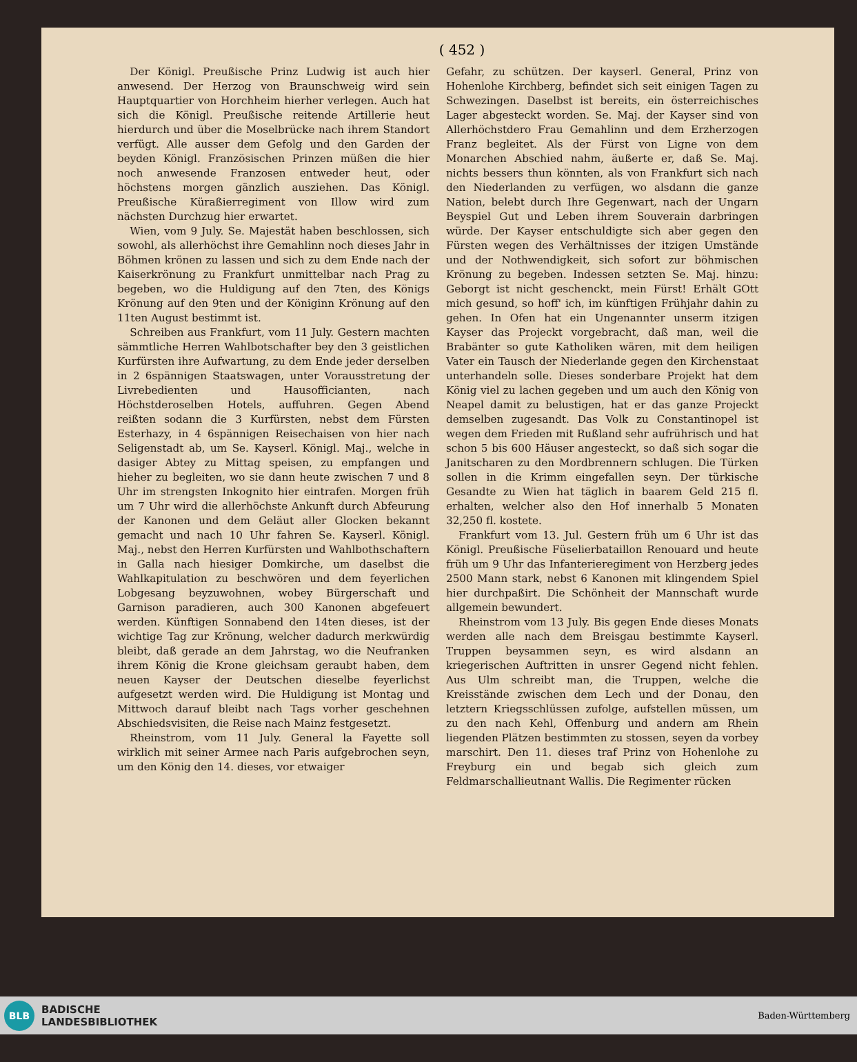( 452 )
Der Königl. Preußische Prinz Ludwig ist auch hier anwesend. Der Herzog von Braunschweig wird sein Hauptquartier von Horchheim hierher verlegen. Auch hat sich die Königl. Preußische reitende Artillerie heut hierdurch und über die Moselbrücke nach ihrem Standort verfügt. Alle ausser dem Gefolg und den Garden der beyden Königl. Französischen Prinzen müßen die hier noch anwesende Franzosen entweder heut, oder höchstens morgen gänzlich ausziehen. Das Königl. Preußische Küraßierregiment von Illow wird zum nächsten Durchzug hier erwartet.
Wien, vom 9 July. Se. Majestät haben beschlossen, sich sowohl, als allerhöchst ihre Gemahlinn noch dieses Jahr in Böhmen krönen zu lassen und sich zu dem Ende nach der Kaiserkrönung zu Frankfurt unmittelbar nach Prag zu begeben, wo die Huldigung auf den 7ten, des Königs Krönung auf den 9ten und der Königinn Krönung auf den 11ten August bestimmt ist.
Schreiben aus Frankfurt, vom 11 July. Gestern machten sämmtliche Herren Wahlbotschafter bey den 3 geistlichen Kurfürsten ihre Aufwartung, zu dem Ende jeder derselben in 2 6spännigen Staatswagen, unter Vorausstretung der Livrebedienten und Hausofficianten, nach Höchstderoselben Hotels, auffuhren. Gegen Abend reißten sodann die 3 Kurfürsten, nebst dem Fürsten Esterhazy, in 4 6spännigen Reisechaisen von hier nach Seligenstadt ab, um Se. Kayserl. Königl. Maj., welche in dasiger Abtey zu Mittag speisen, zu empfangen und hieher zu begleiten, wo sie dann heute zwischen 7 und 8 Uhr im strengsten Inkognito hier eintrafen. Morgen früh um 7 Uhr wird die allerhöchste Ankunft durch Abfeurung der Kanonen und dem Geläut aller Glocken bekannt gemacht und nach 10 Uhr fahren Se. Kayserl. Königl. Maj., nebst den Herren Kurfürsten und Wahlbothschaftern in Galla nach hiesiger Domkirche, um daselbst die Wahlkapitulation zu beschwören und dem feyerlichen Lobgesang beyzuwohnen, wobey Bürgerschaft und Garnison paradieren, auch 300 Kanonen abgefeuert werden. Künftigen Sonnabend den 14ten dieses, ist der wichtige Tag zur Krönung, welcher dadurch merkwürdig bleibt, daß gerade an dem Jahrstag, wo die Neufranken ihrem König die Krone gleichsam geraubt haben, dem neuen Kayser der Deutschen dieselbe feyerlichst aufgesetzt werden wird. Die Huldigung ist Montag und Mittwoch darauf bleibt nach Tags vorher geschehnen Abschiedsvisiten, die Reise nach Mainz festgesetzt.
Rheinstrom, vom 11 July. General la Fayette soll wirklich mit seiner Armee nach Paris aufgebrochen seyn, um den König den 14. dieses, vor etwaiger
Gefahr, zu schützen. Der kayserl. General, Prinz von Hohenlohe Kirchberg, befindet sich seit einigen Tagen zu Schwezingen. Daselbst ist bereits, ein österreichisches Lager abgesteckt worden. Se. Maj. der Kayser sind von Allerhöchstdero Frau Gemahlinn und dem Erzherzogen Franz begleitet. Als der Fürst von Ligne von dem Monarchen Abschied nahm, äußerte er, daß Se. Maj. nichts bessers thun könnten, als von Frankfurt sich nach den Niederlanden zu verfügen, wo alsdann die ganze Nation, belebt durch Ihre Gegenwart, nach der Ungarn Beyspiel Gut und Leben ihrem Souverain darbringen würde. Der Kayser entschuldigte sich aber gegen den Fürsten wegen des Verhältnisses der itzigen Umstände und der Nothwendigkeit, sich sofort zur böhmischen Krönung zu begeben. Indessen setzten Se. Maj. hinzu: Geborgt ist nicht geschenckt, mein Fürst! Erhält GOtt mich gesund, so hoff' ich, im künftigen Frühjahr dahin zu gehen. In Ofen hat ein Ungenannter unserm itzigen Kayser das Projeckt vorgebracht, daß man, weil die Brabänter so gute Katholiken wären, mit dem heiligen Vater ein Tausch der Niederlande gegen den Kirchenstaat unterhandeln solle. Dieses sonderbare Projekt hat dem König viel zu lachen gegeben und um auch den König von Neapel damit zu belustigen, hat er das ganze Projeckt demselben zugesandt. Das Volk zu Constantinopel ist wegen dem Frieden mit Rußland sehr aufrührisch und hat schon 5 bis 600 Häuser angesteckt, so daß sich sogar die Janitscharen zu den Mordbrennern schlugen. Die Türken sollen in die Krimm eingefallen seyn. Der türkische Gesandte zu Wien hat täglich in baarem Geld 215 fl. erhalten, welcher also den Hof innerhalb 5 Monaten 32,250 fl. kostete.
Frankfurt vom 13. Jul. Gestern früh um 6 Uhr ist das Königl. Preußische Füselierbataillon Renouard und heute früh um 9 Uhr das Infanterieregiment von Herzberg jedes 2500 Mann stark, nebst 6 Kanonen mit klingendem Spiel hier durchpaßirt. Die Schönheit der Mannschaft wurde allgemein bewundert.
Rheinstrom vom 13 July. Bis gegen Ende dieses Monats werden alle nach dem Breisgau bestimmte Kayserl. Truppen beysammen seyn, es wird alsdann an kriegerischen Auftritten in unsrer Gegend nicht fehlen. Aus Ulm schreibt man, die Truppen, welche die Kreisstände zwischen dem Lech und der Donau, den letztern Kriegsschlüssen zufolge, aufstellen müssen, um zu den nach Kehl, Offenburg und andern am Rhein liegenden Plätzen bestimmten zu stossen, seyen da vorbey marschirt. Den 11. dieses traf Prinz von Hohenlohe zu Freyburg ein und begab sich gleich zum Feldmarschallieutnant Wallis. Die Regimenter rücken
BLB
BADISCHE
LANDESBIBLIOTHEK
Baden-Württemberg